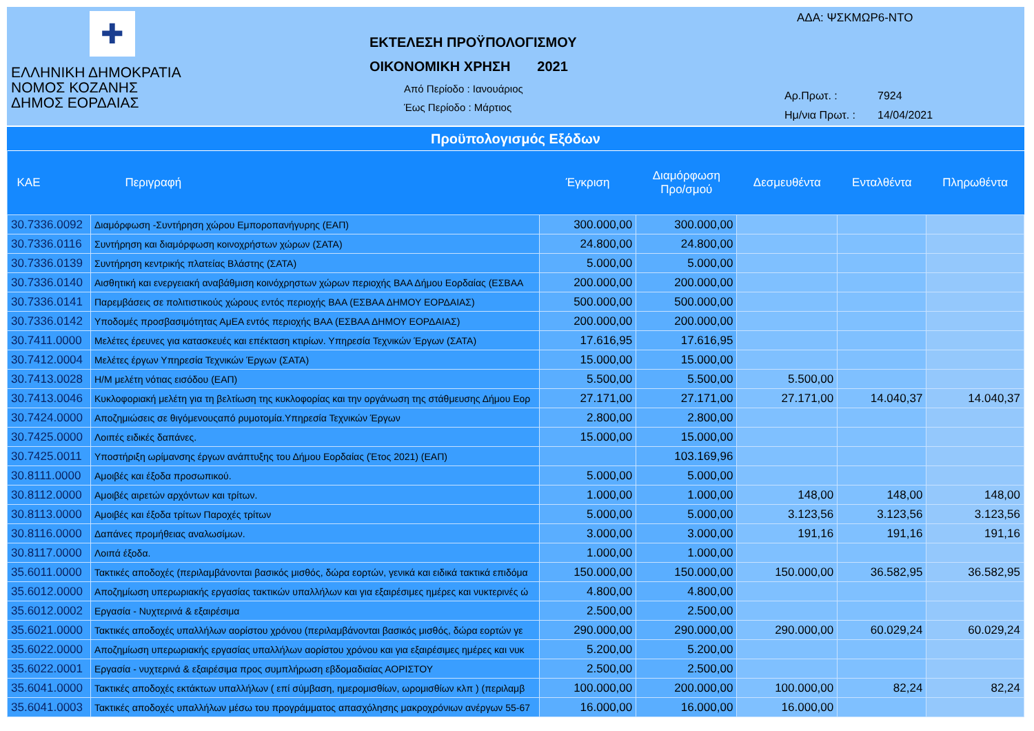✚
ΕΛΛΗΝΙΚΗ ΔΗΜΟΚΡΑΤΙΑ
ΝΟΜΟΣ ΚΟΖΑΝΗΣ
ΔΗΜΟΣ ΕΟΡΔΑΙΑΣ
ΕΚΤΕΛΕΣΗ ΠΡΟΫΠΟΛΟΓΙΣΜΟΥ
ΟΙΚΟΝΟΜΙΚΗ ΧΡΗΣΗ 2021
Από Περίοδο : Ιανουάριος
Έως Περίοδο : Μάρτιος
ΑΔΑ: ΨΣΚΜΩΡ6-ΝΤΟ
| Αρ.Πρωτ. : | 7924 |
| Ημ/νια Πρωτ. : | 14/04/2021 |
Προϋπολογισμός Εξόδων
| ΚΑΕ | Περιγραφή | Έγκριση | Διαμόρφωση Προ/σμού | Δεσμευθέντα | Ενταλθέντα | Πληρωθέντα |
| --- | --- | --- | --- | --- | --- | --- |
| 30.7336.0092 | Διαμόρφωση -Συντήρηση χώρου Εμποροπανήγυρης (ΕΑΠ) | 300.000,00 | 300.000,00 | | | |
| 30.7336.0116 | Συντήρηση και διαμόρφωση κοινοχρήστων χώρων (ΣΑΤΑ) | 24.800,00 | 24.800,00 | | | |
| 30.7336.0139 | Συντήρηση κεντρικής πλατείας Βλάστης (ΣΑΤΑ) | 5.000,00 | 5.000,00 | | | |
| 30.7336.0140 | Αισθητική και ενεργειακή αναβάθμιση κοινόχρηστων χώρων περιοχής ΒΑΑ Δήμου Εορδαίας (ΕΣΒΑΑ | 200.000,00 | 200.000,00 | | | |
| 30.7336.0141 | Παρεμβάσεις σε πολιτιστικούς χώρους εντός περιοχής ΒΑΑ (ΕΣΒΑΑ ΔΗΜΟΥ ΕΟΡΔΑΙΑΣ) | 500.000,00 | 500.000,00 | | | |
| 30.7336.0142 | Υποδομές προσβασιμότητας ΑμΕΑ εντός περιοχής ΒΑΑ (ΕΣΒΑΑ ΔΗΜΟΥ ΕΟΡΔΑΙΑΣ) | 200.000,00 | 200.000,00 | | | |
| 30.7411.0000 | Μελέτες έρευνες για κατασκευές και επέκταση κτιρίων. Υπηρεσία Τεχνικών Έργων (ΣΑΤΑ) | 17.616,95 | 17.616,95 | | | |
| 30.7412.0004 | Μελέτες έργων Υπηρεσία Τεχνικών Έργων (ΣΑΤΑ) | 15.000,00 | 15.000,00 | | | |
| 30.7413.0028 | Η/Μ μελέτη νότιας εισόδου (ΕΑΠ) | 5.500,00 | 5.500,00 | 5.500,00 | | |
| 30.7413.0046 | Κυκλοφοριακή μελέτη για τη βελτίωση της κυκλοφορίας και την οργάνωση της στάθμευσης Δήμου Εορ | 27.171,00 | 27.171,00 | 27.171,00 | 14.040,37 | 14.040,37 |
| 30.7424.0000 | Αποζημιώσεις σε θιγόμενουςαπό ρυμοτομία.Υπηρεσία Τεχνικών Έργων | 2.800,00 | 2.800,00 | | | |
| 30.7425.0000 | Λοιπές ειδικές δαπάνες. | 15.000,00 | 15.000,00 | | | |
| 30.7425.0011 | Υποστήριξη ωρίμανσης έργων ανάπτυξης του Δήμου Εορδαίας (Έτος 2021) (ΕΑΠ) | | 103.169,96 | | | |
| 30.8111.0000 | Αμοιβές και έξοδα προσωπικού. | 5.000,00 | 5.000,00 | | | |
| 30.8112.0000 | Αμοιβές αιρετών αρχόντων και τρίτων. | 1.000,00 | 1.000,00 | 148,00 | 148,00 | 148,00 |
| 30.8113.0000 | Αμοιβές και έξοδα τρίτων Παροχές τρίτων | 5.000,00 | 5.000,00 | 3.123,56 | 3.123,56 | 3.123,56 |
| 30.8116.0000 | Δαπάνες προμήθειας αναλωσίμων. | 3.000,00 | 3.000,00 | 191,16 | 191,16 | 191,16 |
| 30.8117.0000 | Λοιπά έξοδα. | 1.000,00 | 1.000,00 | | | |
| 35.6011.0000 | Τακτικές αποδοχές (περιλαμβάνονται βασικός μισθός, δώρα εορτών, γενικά και ειδικά τακτικά επιδόμα | 150.000,00 | 150.000,00 | 150.000,00 | 36.582,95 | 36.582,95 |
| 35.6012.0000 | Αποζημίωση υπερωριακής εργασίας τακτικών υπαλλήλων και για εξαιρέσιμες ημέρες και νυκτερινές ώ | 4.800,00 | 4.800,00 | | | |
| 35.6012.0002 | Εργασία - Νυχτερινά & εξαιρέσιμα | 2.500,00 | 2.500,00 | | | |
| 35.6021.0000 | Τακτικές αποδοχές υπαλλήλων αορίστου χρόνου (περιλαμβάνονται βασικός μισθός, δώρα εορτών γε | 290.000,00 | 290.000,00 | 290.000,00 | 60.029,24 | 60.029,24 |
| 35.6022.0000 | Αποζημίωση υπερωριακής εργασίας υπαλλήλων αορίστου χρόνου και για εξαιρέσιμες ημέρες και νυκ | 5.200,00 | 5.200,00 | | | |
| 35.6022.0001 | Εργασία - νυχτερινά & εξαιρέσιμα προς συμπλήρωση εβδομαδιαίας ΑΟΡΙΣΤΟΥ | 2.500,00 | 2.500,00 | | | |
| 35.6041.0000 | Τακτικές αποδοχές εκτάκτων υπαλλήλων ( επί σύμβαση, ημερομισθίων, ωρομισθίων κλπ ) (περιλαμβ | 100.000,00 | 200.000,00 | 100.000,00 | 82,24 | 82,24 |
| 35.6041.0003 | Τακτικές αποδοχές υπαλλήλων μέσω του προγράμματος απασχόλησης μακροχρόνιων ανέργων 55-67 | 16.000,00 | 16.000,00 | 16.000,00 | | |